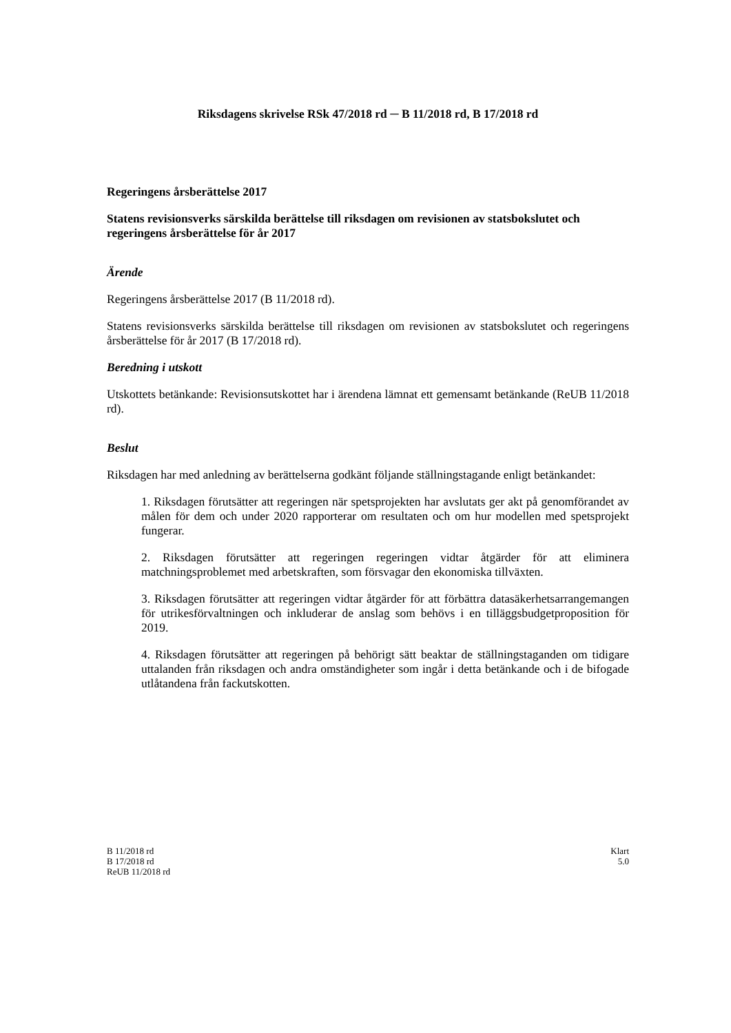Riksdagens skrivelse RSk 47/2018 rd ─ B 11/2018 rd, B 17/2018 rd
Regeringens årsberättelse 2017
Statens revisionsverks särskilda berättelse till riksdagen om revisionen av statsbokslutet och regeringens årsberättelse för år 2017
Ärende
Regeringens årsberättelse 2017 (B 11/2018 rd).
Statens revisionsverks särskilda berättelse till riksdagen om revisionen av statsbokslutet och regeringens årsberättelse för år 2017 (B 17/2018 rd).
Beredning i utskott
Utskottets betänkande: Revisionsutskottet har i ärendena lämnat ett gemensamt betänkande (ReUB 11/2018 rd).
Beslut
Riksdagen har med anledning av berättelserna godkänt följande ställningstagande enligt betänkandet:
1. Riksdagen förutsätter att regeringen när spetsprojekten har avslutats ger akt på genomförandet av målen för dem och under 2020 rapporterar om resultaten och om hur modellen med spetsprojekt fungerar.
2. Riksdagen förutsätter att regeringen regeringen vidtar åtgärder för att eliminera matchningsproblemet med arbetskraften, som försvagar den ekonomiska tillväxten.
3. Riksdagen förutsätter att regeringen vidtar åtgärder för att förbättra datasäkerhetsarrangemangen för utrikesförvaltningen och inkluderar de anslag som behövs i en tilläggsbudgetproposition för 2019.
4. Riksdagen förutsätter att regeringen på behörigt sätt beaktar de ställningstaganden om tidigare uttalanden från riksdagen och andra omständigheter som ingår i detta betänkande och i de bifogade utlåtandena från fackutskotten.
B 11/2018 rd
B 17/2018 rd
ReUB 11/2018 rd
Klart
5.0